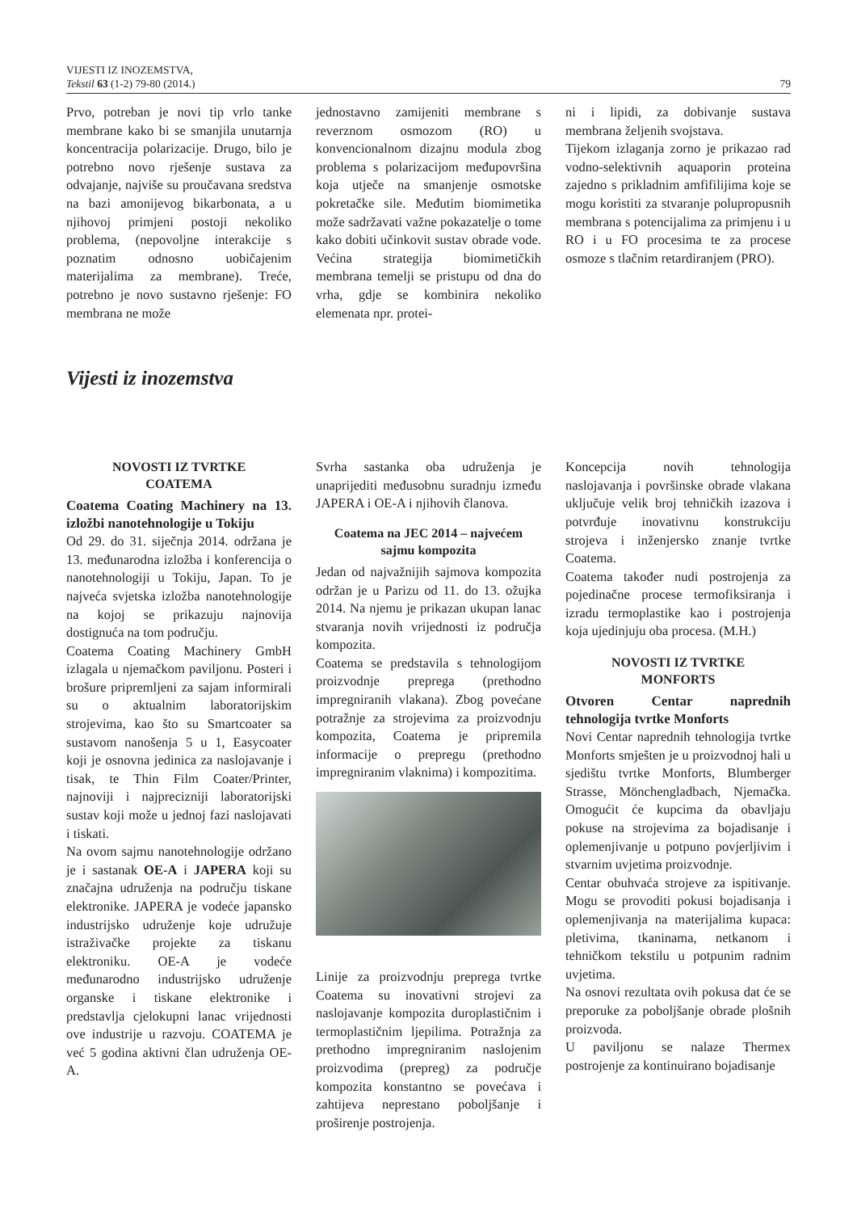VIJESTI IZ INOZEMSTVA,
Tekstil 63 (1-2) 79-80 (2014.)
79
Prvo, potreban je novi tip vrlo tanke membrane kako bi se smanjila unutarnja koncentracija polarizacije. Drugo, bilo je potrebno novo rješenje sustava za odvajanje, najviše su proučavana sredstva na bazi amonijevog bikarbonata, a u njihovoj primjeni postoji nekoliko problema, (nepovoljne interakcije s poznatim odnosno uobičajenim materijalima za membrane). Treće, potrebno je novo sustavno rješenje: FO membrana ne može
jednostavno zamijeniti membrane s reverznom osmozom (RO) u konvencionalnom dizajnu modula zbog problema s polarizacijom međupovršina koja utječe na smanjenje osmotske pokretačke sile. Međutim biomimetika može sadržavati važne pokazatelje o tome kako dobiti učinkovit sustav obrade vode. Većina strategija biomimetičkih membrana temelji se pristupu od dna do vrha, gdje se kombinira nekoliko elemenata npr. protei-
ni i lipidi, za dobivanje sustava membrana željenih svojstava.
Tijekom izlaganja zorno je prikazao rad vodno-selektivnih aquaporin proteina zajedno s prikladnim amfifilijima koje se mogu koristiti za stvaranje polupropusnih membrana s potencijalima za primjenu i u RO i u FO procesima te za procese osmoze s tlačnim retardiranjem (PRO).
Vijesti iz inozemstva
NOVOSTI IZ TVRTKE
COATEMA
Coatema Coating Machinery na 13. izložbi nanotehnologije u Tokiju
Od 29. do 31. siječnja 2014. održana je 13. međunarodna izložba i konferencija o nanotehnologiji u Tokiju, Japan. To je najveća svjetska izložba nanotehnologije na kojoj se prikazuju najnovija dostignuća na tom području.
Coatema Coating Machinery GmbH izlagala u njemačkom paviljonu. Posteri i brošure pripremljeni za sajam informirali su o aktualnim laboratorijskim strojevima, kao što su Smartcoater sa sustavom nanošenja 5 u 1, Easycoater koji je osnovna jedinica za naslojavanje i tisak, te Thin Film Coater/Printer, najnoviji i najprecizniji laboratorijski sustav koji može u jednoj fazi naslojavati i tiskati.
Na ovom sajmu nanotehnologije održano je i sastanak OE-A i JAPERA koji su značajna udruženja na području tiskane elektronike. JAPERA je vodeće japansko industrijsko udruženje koje udružuje istraživačke projekte za tiskanu elektroniku. OE-A je vodeće međunarodno industrijsko udruženje organske i tiskane elektronike i predstavlja cjelokupni lanac vrijednosti ove industrije u razvoju. COATEMA je već 5 godina aktivni član udruženja OE-A.
Svrha sastanka oba udruženja je unaprijediti međusobnu suradnju između JAPERA i OE-A i njihovih članova.
Coatema na JEC 2014 – najvećem sajmu kompozita
Jedan od najvažnijih sajmova kompozita održan je u Parizu od 11. do 13. ožujka 2014. Na njemu je prikazan ukupan lanac stvaranja novih vrijednosti iz područja kompozita.
Coatema se predstavila s tehnologijom proizvodnje preprega (prethodno impregniranih vlakana). Zbog povećane potražnje za strojevima za proizvodnju kompozita, Coatema je pripremila informacije o prepregu (prethodno impregniranim vlaknima) i kompozitima.
Linije za proizvodnju preprega tvrtke Coatema su inovativni strojevi za naslojavanje kompozita duroplastičnim i termoplastičnim ljepilima. Potražnja za prethodno impregniranim naslojenim proizvodima (prepreg) za područje kompozita konstantno se povećava i zahtijeva neprestano poboljšanje i proširenje postrojenja.
Koncepcija novih tehnologija naslojavanja i površinske obrade vlakana uključuje velik broj tehničkih izazova i potvrđuje inovativnu konstrukciju strojeva i inženjersko znanje tvrtke Coatema.
Coatema također nudi postrojenja za pojedinačne procese termofiksiranja i izradu termoplastike kao i postrojenja koja ujedinjuju oba procesa. (M.H.)
NOVOSTI IZ TVRTKE
MONFORTS
Otvoren Centar naprednih tehnologija tvrtke Monforts
Novi Centar naprednih tehnologija tvrtke Monforts smješten je u proizvodnoj hali u sjedištu tvrtke Monforts, Blumberger Strasse, Mönchengladbach, Njemačka. Omogućit će kupcima da obavljaju pokuse na strojevima za bojadisanje i oplemenjivanje u potpuno povjerljivim i stvarnim uvjetima proizvodnje.
Centar obuhvaća strojeve za ispitivanje. Mogu se provoditi pokusi bojadisanja i oplemenjivanja na materijalima kupaca: pletivima, tkaninama, netkanom i tehničkom tekstilu u potpunim radnim uvjetima.
Na osnovi rezultata ovih pokusa dat će se preporuke za poboljšanje obrade plošnih proizvoda.
U paviljonu se nalaze Thermex postrojenje za kontinuirano bojadisanje